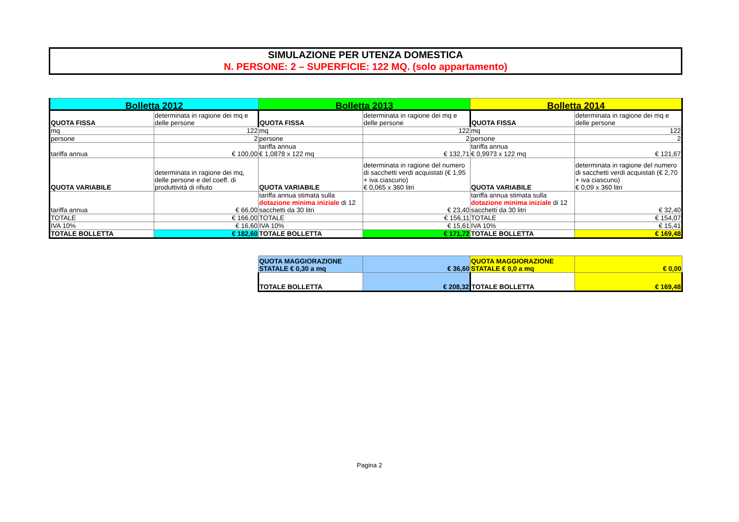SIMULAZIONE PER UTENZA DOMESTICA
N. PERSONE: 2 – SUPERFICIE: 122 MQ. (solo appartamento)
| Bolletta 2012 | | Bolletta 2013 | | Bolletta 2014 | |
| QUOTA FISSA | determinata in ragione dei mq e delle persone | QUOTA FISSA | determinata in ragione dei mq e delle persone | QUOTA FISSA | determinata in ragione dei mq e delle persone |
| mq | 122 | mq | 122 | mq | 122 |
| persone | 2 | persone | 2 | persone | 2 |
| tariffa annua | € 100,00 | tariffa annua € 1,0878 x 122 mq | € 132,71 | tariffa annua € 0,9973 x 122 mq | € 121,67 |
| QUOTA VARIABILE | determinata in ragione dei mq, delle persone e del coeff. di produttività di rifiuto | QUOTA VARIABILE | determinata in ragione del numero di sacchetti verdi acquistati (€ 1,95 + iva ciascuno) € 0,065 x 360 litri | QUOTA VARIABILE | determinata in ragione del numero di sacchetti verdi acquistati (€ 2,70 + iva ciascuno) € 0,09 x 360 litri |
| tariffa annua | € 66,00 | tariffa annua stimata sulla dotazione minima iniziale di 12 sacchetti da 30 litri | € 23,40 | tariffa annua stimata sulla dotazione minima iniziale di 12 sacchetti da 30 litri | € 32,40 |
| TOTALE | € 166,00 | TOTALE | € 156,11 | TOTALE | € 154,07 |
| IVA 10% | € 16,60 | IVA 10% | € 15,61 | IVA 10% | € 15,41 |
| TOTALE BOLLETTA | € 182,60 | TOTALE BOLLETTA | € 171,72 | TOTALE BOLLETTA | € 169,48 |
| QUOTA MAGGIORAZIONE STATALE € 0,30 a mq | € 36,60 | QUOTA MAGGIORAZIONE STATALE € 0,0 a mq | € 0,00 |
| TOTALE BOLLETTA | € 208,32 | TOTALE BOLLETTA | € 169,48 |
Pagina 2